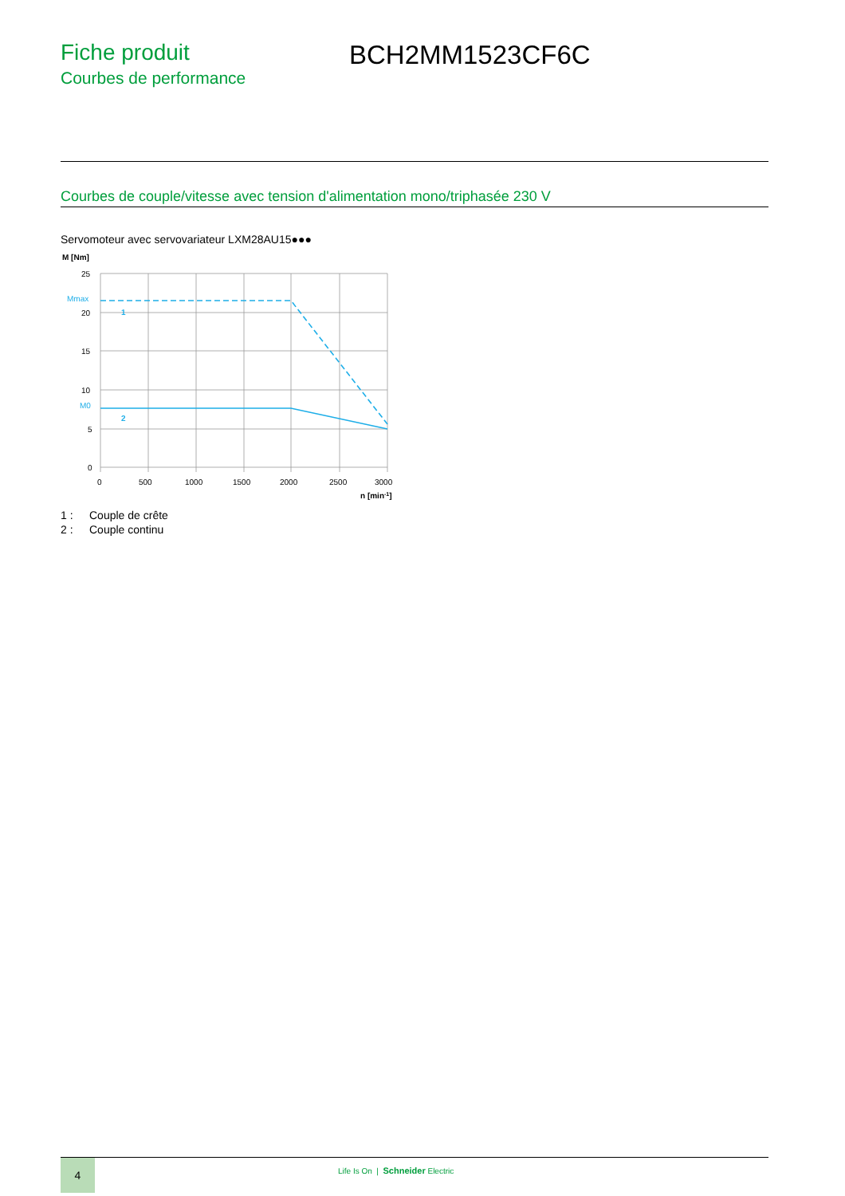Fiche produit
Courbes de performance
BCH2MM1523CF6C
Courbes de couple/vitesse avec tension d'alimentation mono/triphasée 230 V
Servomoteur avec servovariateur LXM28AU15●●●
M [Nm]
25
20
15
10
5
0
Mmax
M0
0
500
1000
1500
2000
2500
3000
n [min-1]
1
2
1 : Couple de crête
2 : Couple continu
4
Life Is On | Schneider Electric